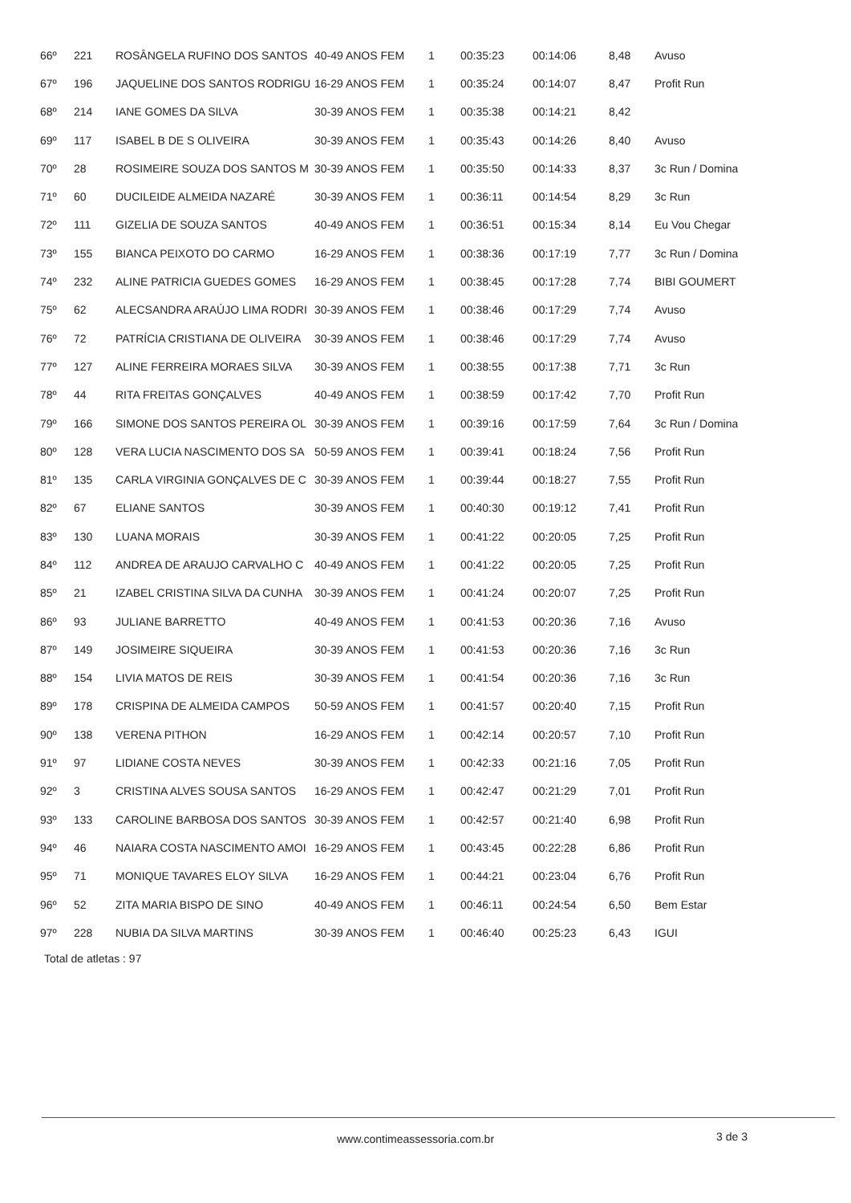| 66º | 221 | ROSÂNGELA RUFINO DOS SANTOS | 40-49 ANOS FEM | 1 | 00:35:23 | 00:14:06 | 8,48 | Avuso |
| 67º | 196 | JAQUELINE DOS SANTOS RODRIGU | 16-29 ANOS FEM | 1 | 00:35:24 | 00:14:07 | 8,47 | Profit Run |
| 68º | 214 | IANE GOMES DA SILVA | 30-39 ANOS FEM | 1 | 00:35:38 | 00:14:21 | 8,42 | |
| 69º | 117 | ISABEL B DE S OLIVEIRA | 30-39 ANOS FEM | 1 | 00:35:43 | 00:14:26 | 8,40 | Avuso |
| 70º | 28 | ROSIMEIRE SOUZA DOS SANTOS M | 30-39 ANOS FEM | 1 | 00:35:50 | 00:14:33 | 8,37 | 3c Run / Domina |
| 71º | 60 | DUCILEIDE ALMEIDA NAZARÉ | 30-39 ANOS FEM | 1 | 00:36:11 | 00:14:54 | 8,29 | 3c Run |
| 72º | 111 | GIZELIA DE SOUZA SANTOS | 40-49 ANOS FEM | 1 | 00:36:51 | 00:15:34 | 8,14 | Eu Vou Chegar |
| 73º | 155 | BIANCA PEIXOTO DO CARMO | 16-29 ANOS FEM | 1 | 00:38:36 | 00:17:19 | 7,77 | 3c Run / Domina |
| 74º | 232 | ALINE PATRICIA GUEDES GOMES | 16-29 ANOS FEM | 1 | 00:38:45 | 00:17:28 | 7,74 | BIBI GOUMERT |
| 75º | 62 | ALECSANDRA ARAÚJO LIMA RODRI | 30-39 ANOS FEM | 1 | 00:38:46 | 00:17:29 | 7,74 | Avuso |
| 76º | 72 | PATRÍCIA CRISTIANA DE OLIVEIRA | 30-39 ANOS FEM | 1 | 00:38:46 | 00:17:29 | 7,74 | Avuso |
| 77º | 127 | ALINE FERREIRA MORAES SILVA | 30-39 ANOS FEM | 1 | 00:38:55 | 00:17:38 | 7,71 | 3c Run |
| 78º | 44 | RITA FREITAS GONÇALVES | 40-49 ANOS FEM | 1 | 00:38:59 | 00:17:42 | 7,70 | Profit Run |
| 79º | 166 | SIMONE DOS SANTOS PEREIRA OL | 30-39 ANOS FEM | 1 | 00:39:16 | 00:17:59 | 7,64 | 3c Run / Domina |
| 80º | 128 | VERA LUCIA NASCIMENTO DOS SA | 50-59 ANOS FEM | 1 | 00:39:41 | 00:18:24 | 7,56 | Profit Run |
| 81º | 135 | CARLA VIRGINIA GONÇALVES DE C | 30-39 ANOS FEM | 1 | 00:39:44 | 00:18:27 | 7,55 | Profit Run |
| 82º | 67 | ELIANE SANTOS | 30-39 ANOS FEM | 1 | 00:40:30 | 00:19:12 | 7,41 | Profit Run |
| 83º | 130 | LUANA MORAIS | 30-39 ANOS FEM | 1 | 00:41:22 | 00:20:05 | 7,25 | Profit Run |
| 84º | 112 | ANDREA DE ARAUJO CARVALHO C | 40-49 ANOS FEM | 1 | 00:41:22 | 00:20:05 | 7,25 | Profit Run |
| 85º | 21 | IZABEL CRISTINA SILVA DA CUNHA | 30-39 ANOS FEM | 1 | 00:41:24 | 00:20:07 | 7,25 | Profit Run |
| 86º | 93 | JULIANE BARRETTO | 40-49 ANOS FEM | 1 | 00:41:53 | 00:20:36 | 7,16 | Avuso |
| 87º | 149 | JOSIMEIRE SIQUEIRA | 30-39 ANOS FEM | 1 | 00:41:53 | 00:20:36 | 7,16 | 3c Run |
| 88º | 154 | LIVIA MATOS DE REIS | 30-39 ANOS FEM | 1 | 00:41:54 | 00:20:36 | 7,16 | 3c Run |
| 89º | 178 | CRISPINA DE ALMEIDA CAMPOS | 50-59 ANOS FEM | 1 | 00:41:57 | 00:20:40 | 7,15 | Profit Run |
| 90º | 138 | VERENA PITHON | 16-29 ANOS FEM | 1 | 00:42:14 | 00:20:57 | 7,10 | Profit Run |
| 91º | 97 | LIDIANE COSTA NEVES | 30-39 ANOS FEM | 1 | 00:42:33 | 00:21:16 | 7,05 | Profit Run |
| 92º | 3 | CRISTINA ALVES SOUSA SANTOS | 16-29 ANOS FEM | 1 | 00:42:47 | 00:21:29 | 7,01 | Profit Run |
| 93º | 133 | CAROLINE BARBOSA DOS SANTOS | 30-39 ANOS FEM | 1 | 00:42:57 | 00:21:40 | 6,98 | Profit Run |
| 94º | 46 | NAIARA COSTA NASCIMENTO AMOI | 16-29 ANOS FEM | 1 | 00:43:45 | 00:22:28 | 6,86 | Profit Run |
| 95º | 71 | MONIQUE TAVARES ELOY SILVA | 16-29 ANOS FEM | 1 | 00:44:21 | 00:23:04 | 6,76 | Profit Run |
| 96º | 52 | ZITA MARIA BISPO DE SINO | 40-49 ANOS FEM | 1 | 00:46:11 | 00:24:54 | 6,50 | Bem Estar |
| 97º | 228 | NUBIA DA SILVA MARTINS | 30-39 ANOS FEM | 1 | 00:46:40 | 00:25:23 | 6,43 | IGUI |
Total de atletas : 97
www.contimeassessoria.com.br 3 de 3